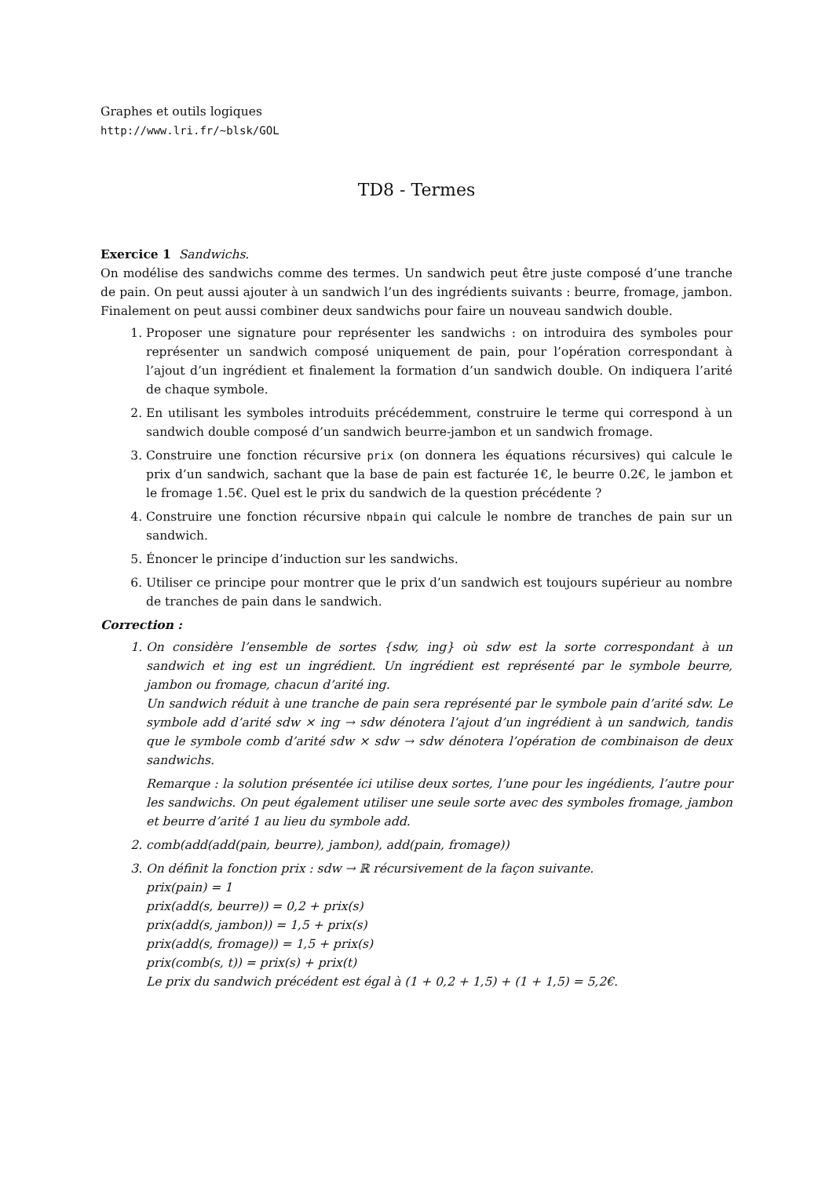Graphes et outils logiques
http://www.lri.fr/~blsk/GOL
TD8 - Termes
Exercice 1 Sandwichs.
On modélise des sandwichs comme des termes. Un sandwich peut être juste composé d’une tranche de pain. On peut aussi ajouter à un sandwich l’un des ingrédients suivants : beurre, fromage, jambon. Finalement on peut aussi combiner deux sandwichs pour faire un nouveau sandwich double.
1. Proposer une signature pour représenter les sandwichs : on introduira des symboles pour représenter un sandwich composé uniquement de pain, pour l’opération correspondant à l’ajout d’un ingrédient et finalement la formation d’un sandwich double. On indiquera l’arité de chaque symbole.
2. En utilisant les symboles introduits précédemment, construire le terme qui correspond à un sandwich double composé d’un sandwich beurre-jambon et un sandwich fromage.
3. Construire une fonction récursive prix (on donnera les équations récursives) qui calcule le prix d’un sandwich, sachant que la base de pain est facturée 1€, le beurre 0.2€, le jambon et le fromage 1.5€. Quel est le prix du sandwich de la question précédente ?
4. Construire une fonction récursive nbpain qui calcule le nombre de tranches de pain sur un sandwich.
5. Énoncer le principe d’induction sur les sandwichs.
6. Utiliser ce principe pour montrer que le prix d’un sandwich est toujours supérieur au nombre de tranches de pain dans le sandwich.
Correction :
1. On considère l’ensemble de sortes {sdw, ing} où sdw est la sorte correspondant à un sandwich et ing est un ingrédient. Un ingrédient est représenté par le symbole beurre, jambon ou fromage, chacun d’arité ing.
Un sandwich réduit à une tranche de pain sera représenté par le symbole pain d’arité sdw. Le symbole add d’arité sdw × ing → sdw dénotera l’ajout d’un ingrédient à un sandwich, tandis que le symbole comb d’arité sdw × sdw → sdw dénotera l’opération de combinaison de deux sandwichs.
Remarque : la solution présentée ici utilise deux sortes, l’une pour les ingédients, l’autre pour les sandwichs. On peut également utiliser une seule sorte avec des symboles fromage, jambon et beurre d’arité 1 au lieu du symbole add.
2. comb(add(add(pain, beurre), jambon), add(pain, fromage))
3. On définit la fonction prix : sdw → ℝ récursivement de la façon suivante.
prix(pain) = 1
prix(add(s, beurre)) = 0,2 + prix(s)
prix(add(s, jambon)) = 1,5 + prix(s)
prix(add(s, fromage)) = 1,5 + prix(s)
prix(comb(s, t)) = prix(s) + prix(t)
Le prix du sandwich précédent est égal à (1 + 0,2 + 1,5) + (1 + 1,5) = 5,2€.